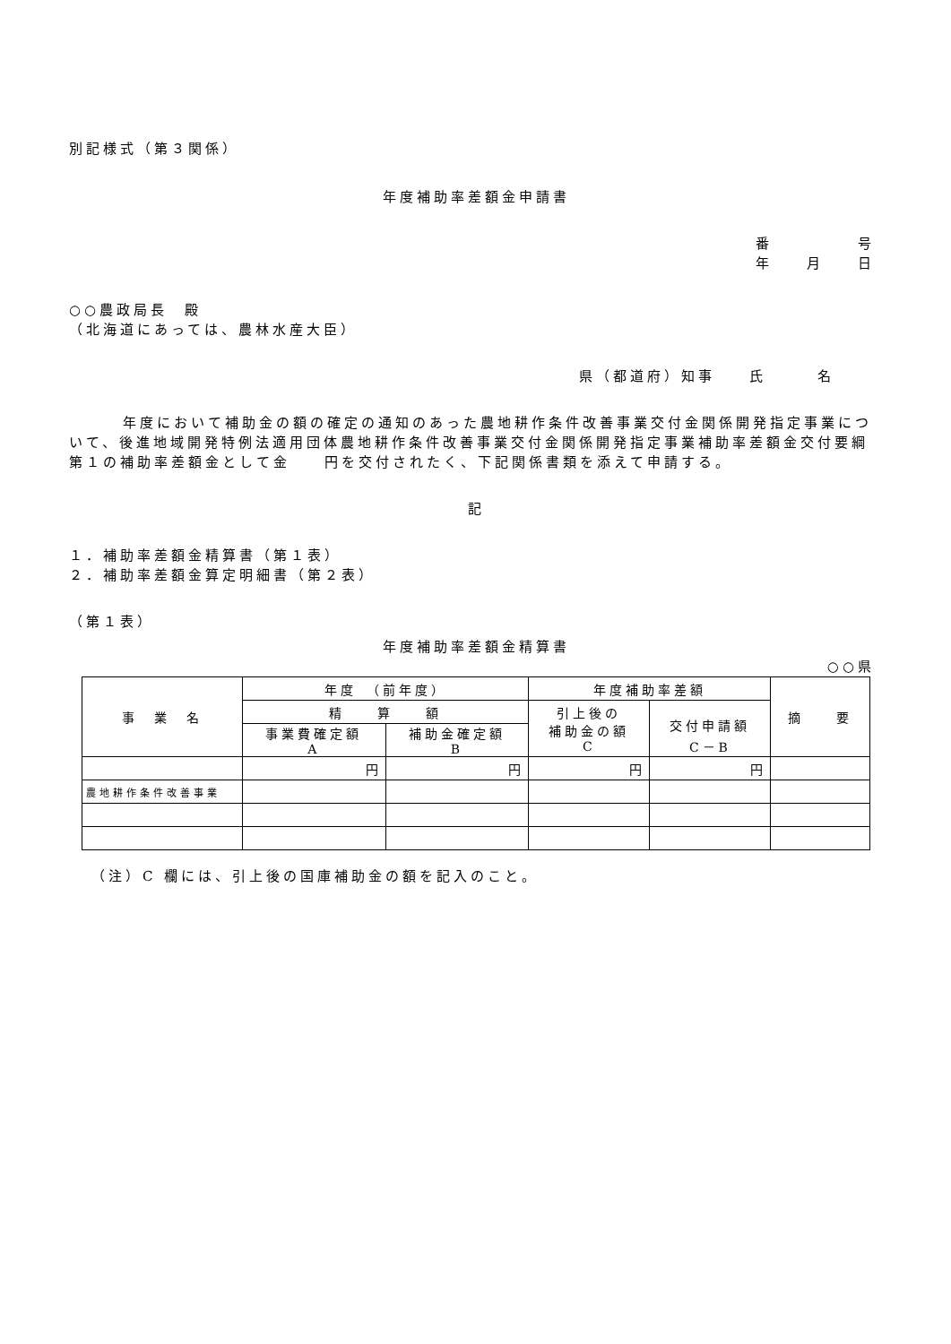別記様式（第３関係）
年度補助率差額金申請書
番　　　　　号
年　　月　　日
○○農政局長　殿
（北海道にあっては、農林水産大臣）
県（都道府）知事　　氏　　　名
年度において補助金の額の確定の通知のあった農地耕作条件改善事業交付金関係開発指定事業について、後進地域開発特例法適用団体農地耕作条件改善事業交付金関係開発指定事業補助率差額金交付要綱第１の補助率差額金として金　　円を交付されたく、下記関係書類を添えて申請する。
記
１．補助率差額金精算書（第１表）
２．補助率差額金算定明細書（第２表）
（第１表）
年度補助率差額金精算書
○○県
| 事 業 名 | 年度 （前年度） | | 年度補助率差額 | | 摘 要 |
| | 精 算 額 | | 引上後の 補助金の額 C | 交付申請額 C－B | |
| | 事業費確定額 A | 補助金確定額 B | | | |
| | 円 | 円 | 円 | 円 | |
| 農地耕作条件改善事業 | | | | | |
（注）C 欄には、引上後の国庫補助金の額を記入のこと。